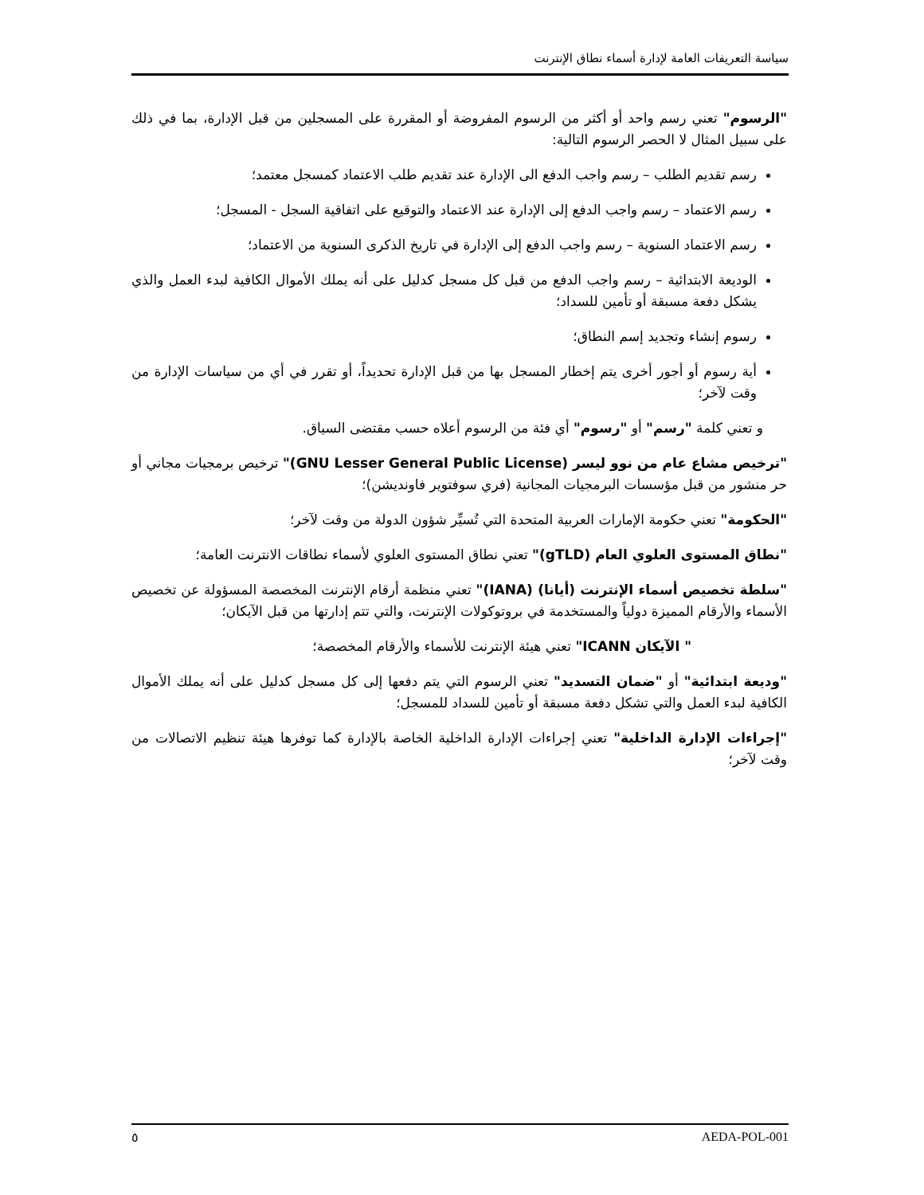سياسة التعريفات العامة لإدارة أسماء نطاق الإنترنت
"الرسوم" تعني رسم واحد أو أكثر من الرسوم المفروضة أو المقررة على المسجلين من قبل الإدارة، بما في ذلك على سبيل المثال لا الحصر الرسوم التالية:
رسم تقديم الطلب – رسم واجب الدفع الى الإدارة عند تقديم طلب الاعتماد كمسجل معتمد؛
رسم الاعتماد – رسم واجب الدفع إلى الإدارة عند الاعتماد والتوقيع على اتفاقية السجل - المسجل؛
رسم الاعتماد السنوية – رسم واجب الدفع إلى الإدارة في تاريخ الذكرى السنوية من الاعتماد؛
الوديعة الابتدائية – رسم واجب الدفع من قبل كل مسجل كدليل على أنه يملك الأموال الكافية لبدء العمل والذي يشكل دفعة مسبقة أو تأمين للسداد؛
رسوم إنشاء وتجديد إسم النطاق؛
أية رسوم أو أجور أخرى يتم إخطار المسجل بها من قبل الإدارة تحديداً، أو تقرر في أي من سياسات الإدارة من وقت لآخر؛
و تعني كلمة "رسم" أو "رسوم" أي فئة من الرسوم أعلاه حسب مقتضى السياق.
"ترخيص مشاع عام من نوو ليسر (GNU Lesser General Public License)" ترخيص برمجيات مجاني أو حر منشور من قبل مؤسسات البرمجيات المجانية (فري سوفتوير فاونديشن)؛
"الحكومة" تعني حكومة الإمارات العربية المتحدة التي تُسيِّر شؤون الدولة من وقت لآخر؛
"نطاق المستوى العلوي العام (gTLD)" تعني نطاق المستوى العلوي لأسماء نطاقات الانترنت العامة؛
"سلطة تخصيص أسماء الإنترنت (أيانا) (IANA)" تعني منظمة أرقام الإنترنت المخصصة المسؤولة عن تخصيص الأسماء والأرقام المميزة دولياً والمستخدمة في بروتوكولات الإنترنت، والتي تتم إدارتها من قبل الآيكان؛
" الآيكان ICANN" تعني هيئة الإنترنت للأسماء والأرقام المخصصة؛
"وديعة ابتدائية" أو "ضمان التسديد" تعني الرسوم التي يتم دفعها إلى كل مسجل كدليل على أنه يملك الأموال الكافية لبدء العمل والتي تشكل دفعة مسبقة أو تأمين للسداد للمسجل؛
"إجراءات الإدارة الداخلية" تعني إجراءات الإدارة الداخلية الخاصة بالإدارة كما توفرها هيئة تنظيم الاتصالات من وقت لآخر؛
٥ AEDA-POL-001